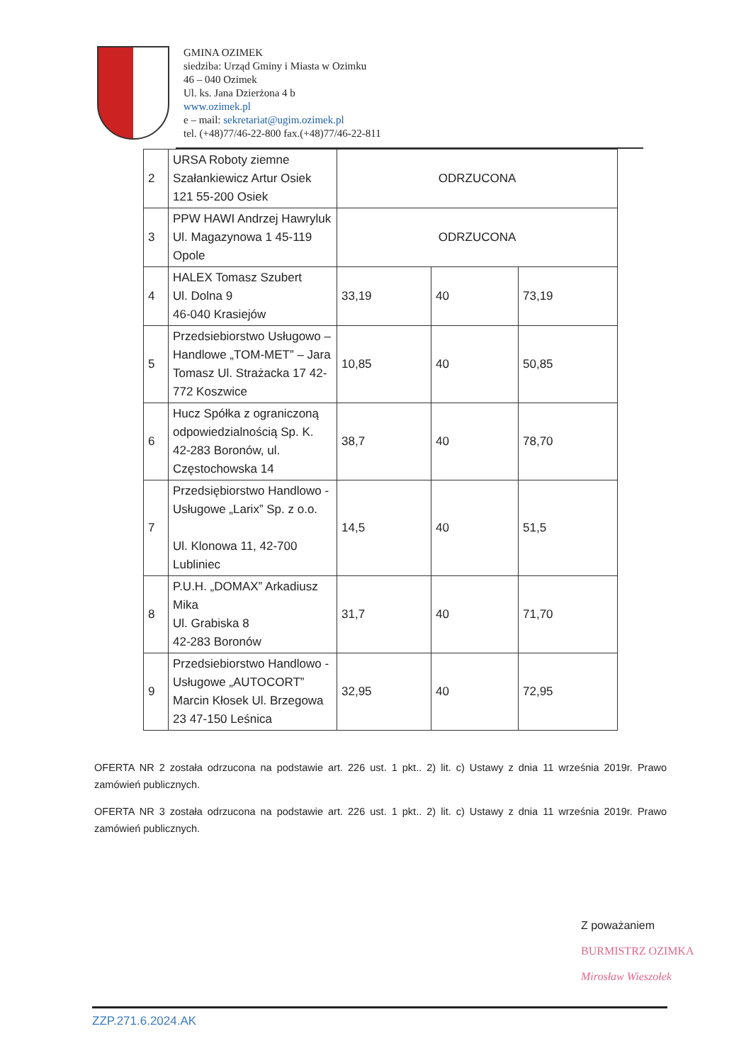GMINA OZIMEK
siedziba: Urząd Gminy i Miasta w Ozimku
46 – 040 Ozimek
Ul. ks. Jana Dzierżona 4 b
www.ozimek.pl
e – mail: sekretariat@ugim.ozimek.pl
tel. (+48)77/46-22-800 fax.(+48)77/46-22-811
| 2 | URSA Roboty ziemne Szałankiewicz Artur Osiek 121 55-200 Osiek | ODRZUCONA | | |
| 3 | PPW HAWI Andrzej Hawryluk Ul. Magazynowa 1 45-119 Opole | ODRZUCONA | | |
| 4 | HALEX Tomasz Szubert Ul. Dolna 9 46-040 Krasiejów | 33,19 | 40 | 73,19 |
| 5 | Przedsiebiorstwo Usługowo – Handlowe „TOM-MET” – Jara Tomasz Ul. Strażacka 17 42-772 Koszwice | 10,85 | 40 | 50,85 |
| 6 | Hucz Spółka z ograniczoną odpowiedzialnością Sp. K. 42-283 Boronów, ul. Częstochowska 14 | 38,7 | 40 | 78,70 |
| 7 | Przedsiębiorstwo Handlowo -Usługowe „Larix” Sp. z o.o. Ul. Klonowa 11, 42-700 Lubliniec | 14,5 | 40 | 51,5 |
| 8 | P.U.H. „DOMAX” Arkadiusz Mika Ul. Grabiska 8 42-283 Boronów | 31,7 | 40 | 71,70 |
| 9 | Przedsiebiorstwo Handlowo - Usługowe „AUTOCORT” Marcin Kłosek Ul. Brzegowa 23 47-150 Leśnica | 32,95 | 40 | 72,95 |
OFERTA NR 2 została odrzucona na podstawie art. 226 ust. 1 pkt.. 2) lit. c) Ustawy z dnia 11 września 2019r. Prawo zamówień publicznych.
OFERTA NR 3 została odrzucona na podstawie art. 226 ust. 1 pkt.. 2) lit. c) Ustawy z dnia 11 września 2019r. Prawo zamówień publicznych.
Z poważaniem
BURMISTRZ OZIMKA
Mirosław Wieszołek
ZZP.271.6.2024.AK